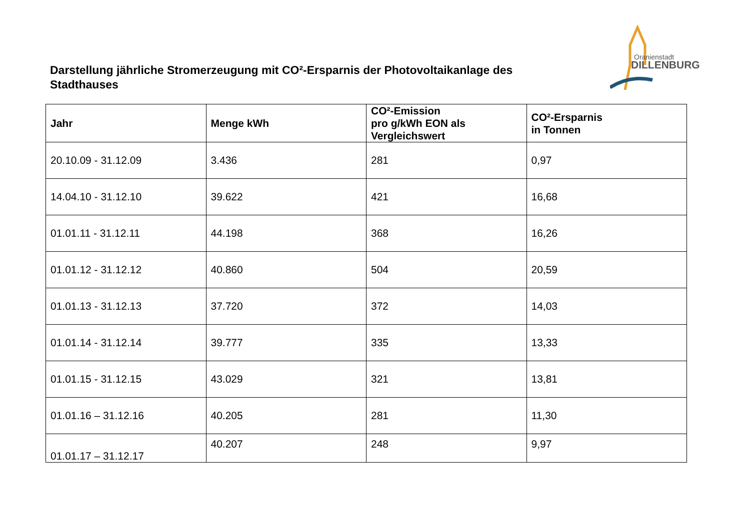Darstellung jährliche Stromerzeugung mit CO²-Ersparnis der Photovoltaikanlage des Stadthauses
Oranienstadt
DILLENBURG
| Jahr | Menge kWh | CO²-Emission pro g/kWh EON als Vergleichswert | CO²-Ersparnis in Tonnen |
| --- | --- | --- | --- |
| 20.10.09 - 31.12.09 | 3.436 | 281 | 0,97 |
| 14.04.10 - 31.12.10 | 39.622 | 421 | 16,68 |
| 01.01.11 - 31.12.11 | 44.198 | 368 | 16,26 |
| 01.01.12 - 31.12.12 | 40.860 | 504 | 20,59 |
| 01.01.13 - 31.12.13 | 37.720 | 372 | 14,03 |
| 01.01.14 - 31.12.14 | 39.777 | 335 | 13,33 |
| 01.01.15 - 31.12.15 | 43.029 | 321 | 13,81 |
| 01.01.16 – 31.12.16 | 40.205 | 281 | 11,30 |
| 01.01.17 – 31.12.17 | 40.207 | 248 | 9,97 |